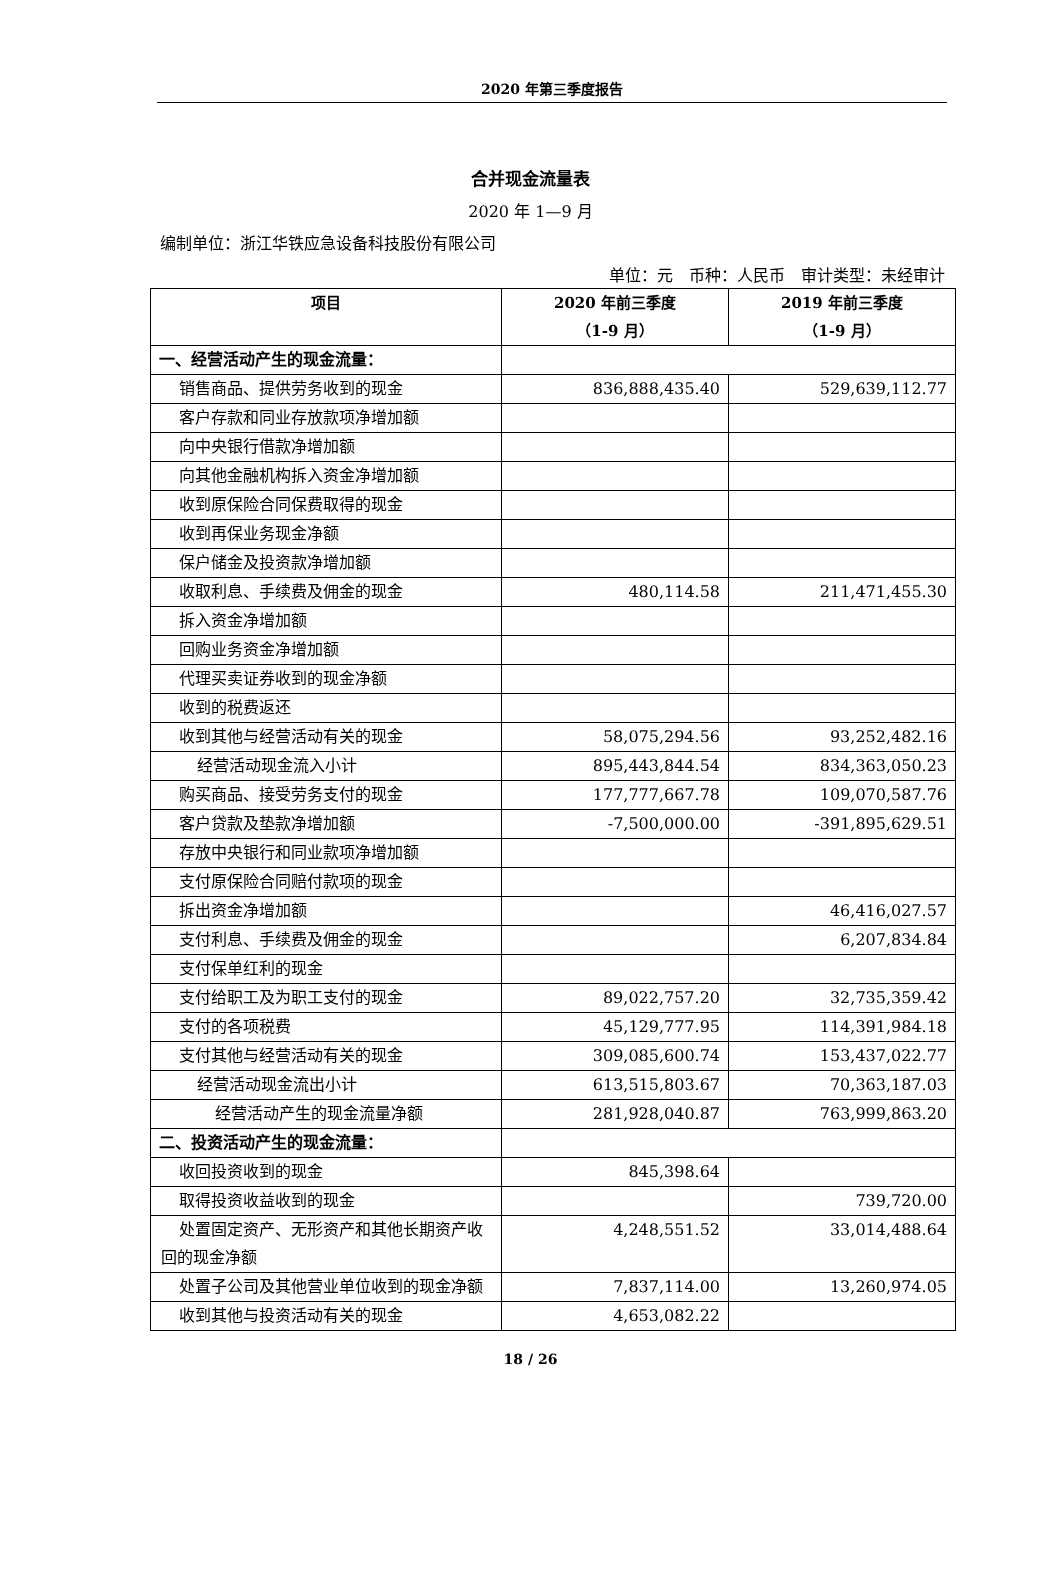2020 年第三季度报告
合并现金流量表
2020 年 1—9 月
编制单位：浙江华铁应急设备科技股份有限公司
单位：元　币种：人民币　审计类型：未经审计
| 项目 | 2020 年前三季度 （1-9 月） | 2019 年前三季度 （1-9 月） |
| --- | --- | --- |
| 一、经营活动产生的现金流量： | | |
| 销售商品、提供劳务收到的现金 | 836,888,435.40 | 529,639,112.77 |
| 客户存款和同业存放款项净增加额 | | |
| 向中央银行借款净增加额 | | |
| 向其他金融机构拆入资金净增加额 | | |
| 收到原保险合同保费取得的现金 | | |
| 收到再保业务现金净额 | | |
| 保户储金及投资款净增加额 | | |
| 收取利息、手续费及佣金的现金 | 480,114.58 | 211,471,455.30 |
| 拆入资金净增加额 | | |
| 回购业务资金净增加额 | | |
| 代理买卖证券收到的现金净额 | | |
| 收到的税费返还 | | |
| 收到其他与经营活动有关的现金 | 58,075,294.56 | 93,252,482.16 |
| 经营活动现金流入小计 | 895,443,844.54 | 834,363,050.23 |
| 购买商品、接受劳务支付的现金 | 177,777,667.78 | 109,070,587.76 |
| 客户贷款及垫款净增加额 | -7,500,000.00 | -391,895,629.51 |
| 存放中央银行和同业款项净增加额 | | |
| 支付原保险合同赔付款项的现金 | | |
| 拆出资金净增加额 | | 46,416,027.57 |
| 支付利息、手续费及佣金的现金 | | 6,207,834.84 |
| 支付保单红利的现金 | | |
| 支付给职工及为职工支付的现金 | 89,022,757.20 | 32,735,359.42 |
| 支付的各项税费 | 45,129,777.95 | 114,391,984.18 |
| 支付其他与经营活动有关的现金 | 309,085,600.74 | 153,437,022.77 |
| 经营活动现金流出小计 | 613,515,803.67 | 70,363,187.03 |
| 经营活动产生的现金流量净额 | 281,928,040.87 | 763,999,863.20 |
| 二、投资活动产生的现金流量： | | |
| 收回投资收到的现金 | 845,398.64 | |
| 取得投资收益收到的现金 | | 739,720.00 |
| 处置固定资产、无形资产和其他长期资产收回的现金净额 | 4,248,551.52 | 33,014,488.64 |
| 处置子公司及其他营业单位收到的现金净额 | 7,837,114.00 | 13,260,974.05 |
| 收到其他与投资活动有关的现金 | 4,653,082.22 | |
18 / 26